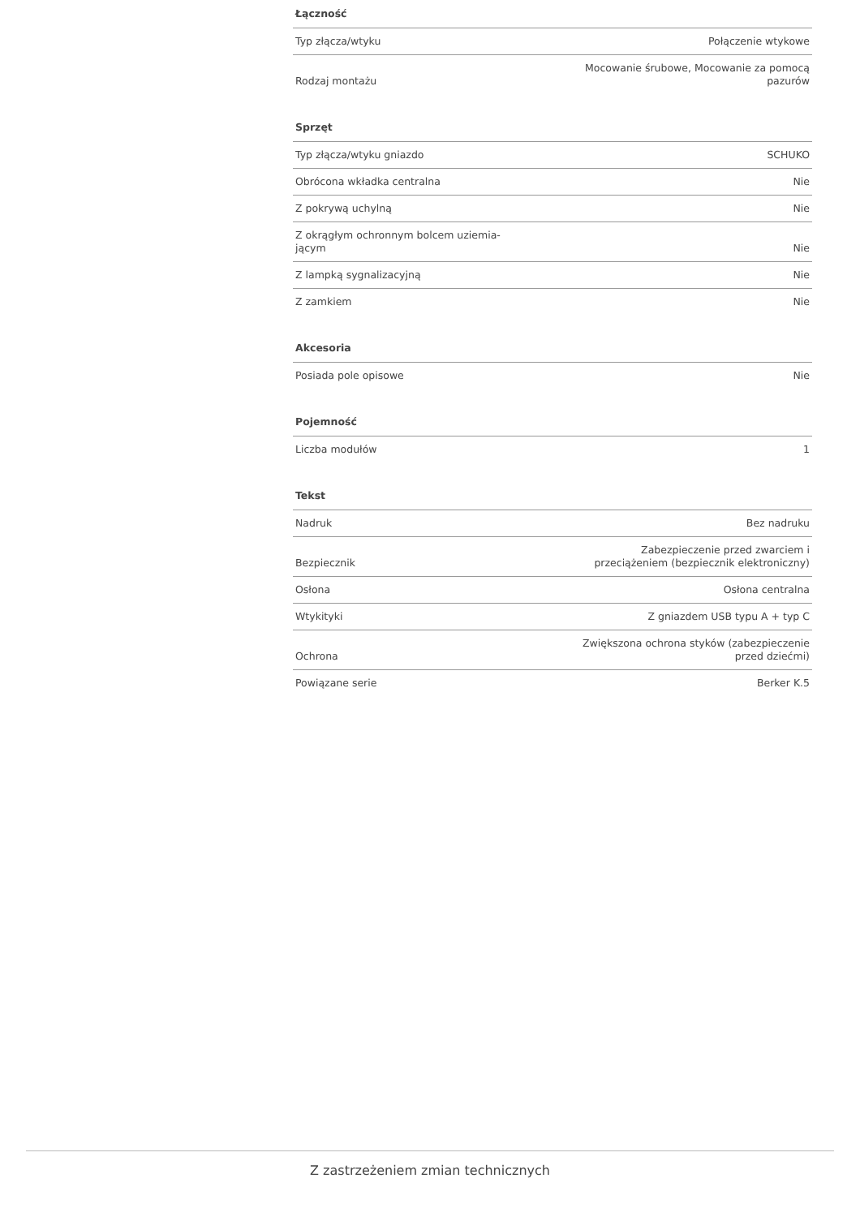Łączność
| Typ złącza/wtyku | Połączenie wtykowe |
| Rodzaj montażu | Mocowanie śrubowe, Mocowanie za pomocą pazurów |
Sprzęt
| Typ złącza/wtyku gniazdo | SCHUKO |
| Obrócona wkładka centralna | Nie |
| Z pokrywą uchylną | Nie |
| Z okrągłym ochronnym bolcem uziemia- jącym | Nie |
| Z lampką sygnalizacyjną | Nie |
| Z zamkiem | Nie |
Akcesoria
| Posiada pole opisowe | Nie |
Pojemność
| Liczba modułów | 1 |
Tekst
| Nadruk | Bez nadruku |
| Bezpiecznik | Zabezpieczenie przed zwarciem i przeciążeniem (bezpiecznik elektroniczny) |
| Osłona | Osłona centralna |
| Wtykityki | Z gniazdem USB typu A + typ C |
| Ochrona | Zwiększona ochrona styków (zabezpieczenie przed dziećmi) |
| Powiązane serie | Berker K.5 |
Z zastrzeżeniem zmian technicznych